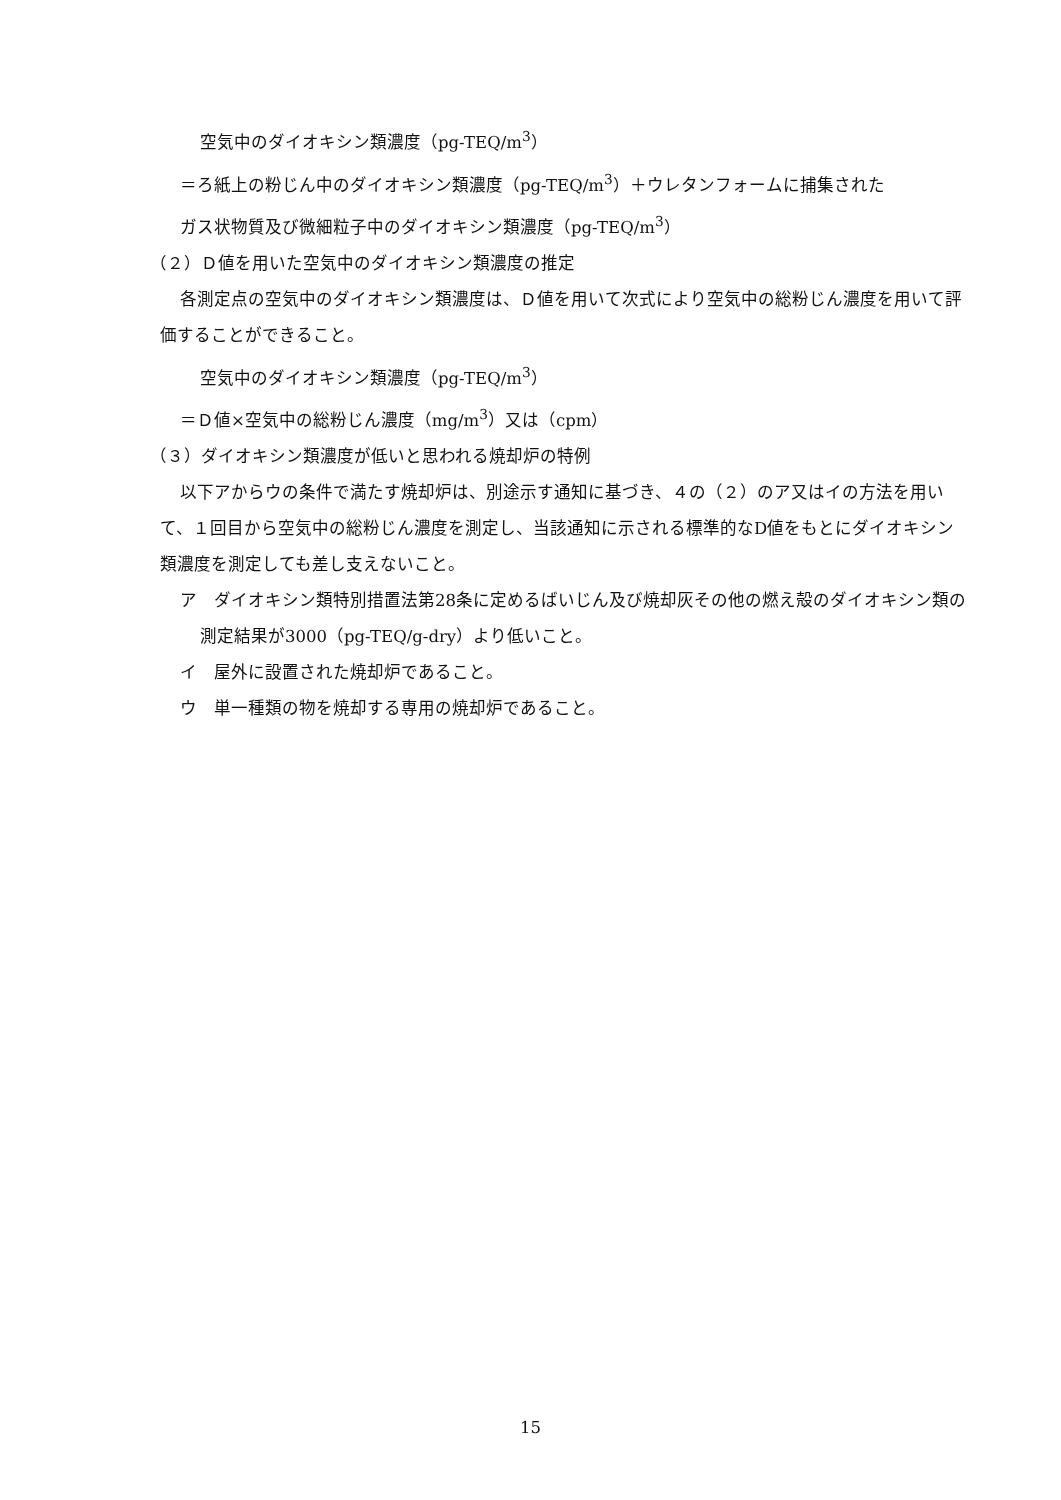空気中のダイオキシン類濃度（pg-TEQ/m<sup>3</sup>）
＝ろ紙上の粉じん中のダイオキシン類濃度（pg-TEQ/m<sup>3</sup>）＋ウレタンフォームに捕集された
ガス状物質及び微細粒子中のダイオキシン類濃度（pg-TEQ/m<sup>3</sup>）
（２）Ｄ値を用いた空気中のダイオキシン類濃度の推定
各測定点の空気中のダイオキシン類濃度は、Ｄ値を用いて次式により空気中の総粉じん濃度を用いて評価することができること。
空気中のダイオキシン類濃度（pg-TEQ/m<sup>3</sup>）
＝Ｄ値×空気中の総粉じん濃度（mg/m<sup>3</sup>）又は（cpm）
（３）ダイオキシン類濃度が低いと思われる焼却炉の特例
以下アからウの条件で満たす焼却炉は、別途示す通知に基づき、４の（２）のア又はイの方法を用いて、１回目から空気中の総粉じん濃度を測定し、当該通知に示される標準的なD値をもとにダイオキシン類濃度を測定しても差し支えないこと。
ア　ダイオキシン類特別措置法第28条に定めるばいじん及び焼却灰その他の燃え殻のダイオキシン類の測定結果が3000（pg-TEQ/g-dry）より低いこと。
イ　屋外に設置された焼却炉であること。
ウ　単一種類の物を焼却する専用の焼却炉であること。
15